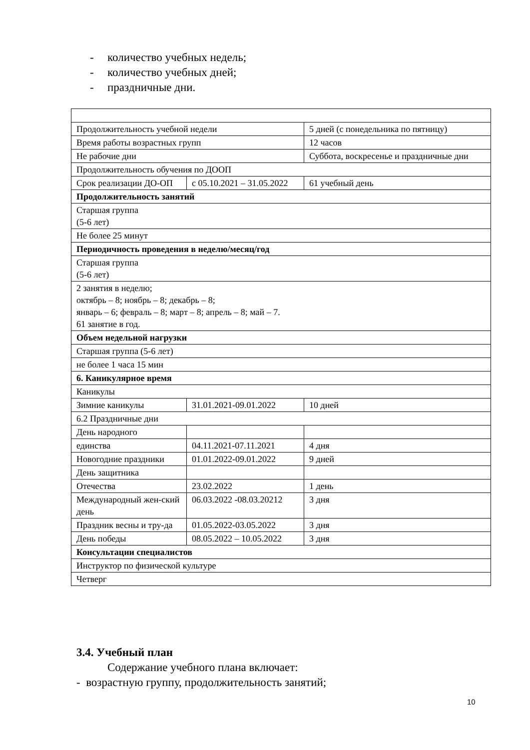- количество учебных недель;
- количество учебных дней;
- праздничные дни.
| Продолжительность учебной недели | | 5 дней (с понедельника по пятницу) | |
| Время работы возрастных групп | | 12 часов | |
| Не рабочие дни | | Суббота, воскресенье и праздничные дни | |
| Продолжительность обучения по ДООП | | | |
| Срок реализации ДО-ОП | с 05.10.2021 – 31.05.2022 | | 61 учебный день |
| Продолжительность занятий | | | |
| Старшая группа (5-6 лет) | | | |
| Не более 25 минут | | | |
| Периодичность проведения в неделю/месяц/год | | | |
| Старшая группа (5-6 лет) | | | |
| 2 занятия в неделю; октябрь – 8; ноябрь – 8; декабрь – 8; январь – 6; февраль – 8; март – 8; апрель – 8; май – 7. 61 занятие в год. | | | |
| Объем недельной нагрузки | | | |
| Старшая группа (5-6 лет) | | | |
| не более 1 часа 15 мин | | | |
| 6. Каникулярное время | | | |
| Каникулы | | | |
| Зимние каникулы | 31.01.2021-09.01.2022 | | 10 дней |
| 6.2 Праздничные дни | | | |
| День народного | | | |
| единства | 04.11.2021-07.11.2021 | | 4 дня |
| Новогодние праздники | 01.01.2022-09.01.2022 | | 9 дней |
| День защитника | | | |
| Отечества | 23.02.2022 | | 1 день |
| Международный жен-ский день | 06.03.2022 -08.03.20212 | | 3 дня |
| Праздник весны и тру-да | 01.05.2022-03.05.2022 | | 3 дня |
| День победы | 08.05.2022 – 10.05.2022 | | 3 дня |
| Консультации специалистов | | | |
| Инструктор по физической культуре | | | |
| Четверг | | | |
3.4. Учебный план
Содержание учебного плана включает:
- возрастную группу, продолжительность занятий;
10